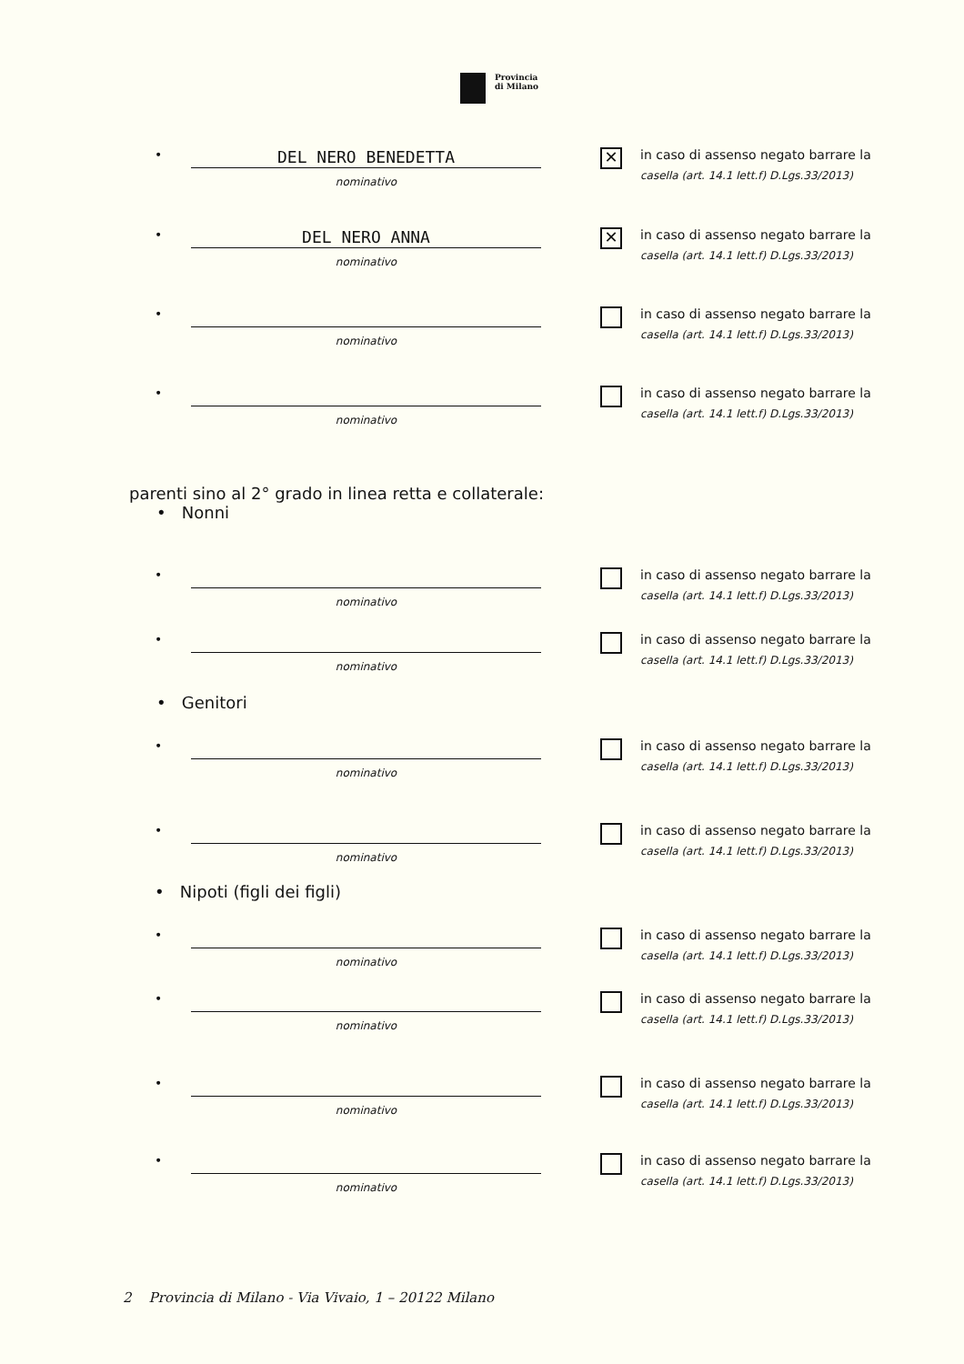Provincia
di Milano
•
DEL NERO BENEDETTA
nominativo
✕
in caso di assenso negato barrare la
casella (art. 14.1 lett.f) D.Lgs.33/2013)
•
DEL NERO ANNA
nominativo
✕
in caso di assenso negato barrare la
casella (art. 14.1 lett.f) D.Lgs.33/2013)
•
nominativo
in caso di assenso negato barrare la
casella (art. 14.1 lett.f) D.Lgs.33/2013)
•
nominativo
in caso di assenso negato barrare la
casella (art. 14.1 lett.f) D.Lgs.33/2013)
parenti sino al 2° grado in linea retta e collaterale:
• Nonni
•
nominativo
in caso di assenso negato barrare la
casella (art. 14.1 lett.f) D.Lgs.33/2013)
•
nominativo
in caso di assenso negato barrare la
casella (art. 14.1 lett.f) D.Lgs.33/2013)
• Genitori
•
nominativo
in caso di assenso negato barrare la
casella (art. 14.1 lett.f) D.Lgs.33/2013)
•
nominativo
in caso di assenso negato barrare la
casella (art. 14.1 lett.f) D.Lgs.33/2013)
• Nipoti (figli dei figli)
•
nominativo
in caso di assenso negato barrare la
casella (art. 14.1 lett.f) D.Lgs.33/2013)
•
nominativo
in caso di assenso negato barrare la
casella (art. 14.1 lett.f) D.Lgs.33/2013)
•
nominativo
in caso di assenso negato barrare la
casella (art. 14.1 lett.f) D.Lgs.33/2013)
•
nominativo
in caso di assenso negato barrare la
casella (art. 14.1 lett.f) D.Lgs.33/2013)
2 Provincia di Milano - Via Vivaio, 1 – 20122 Milano